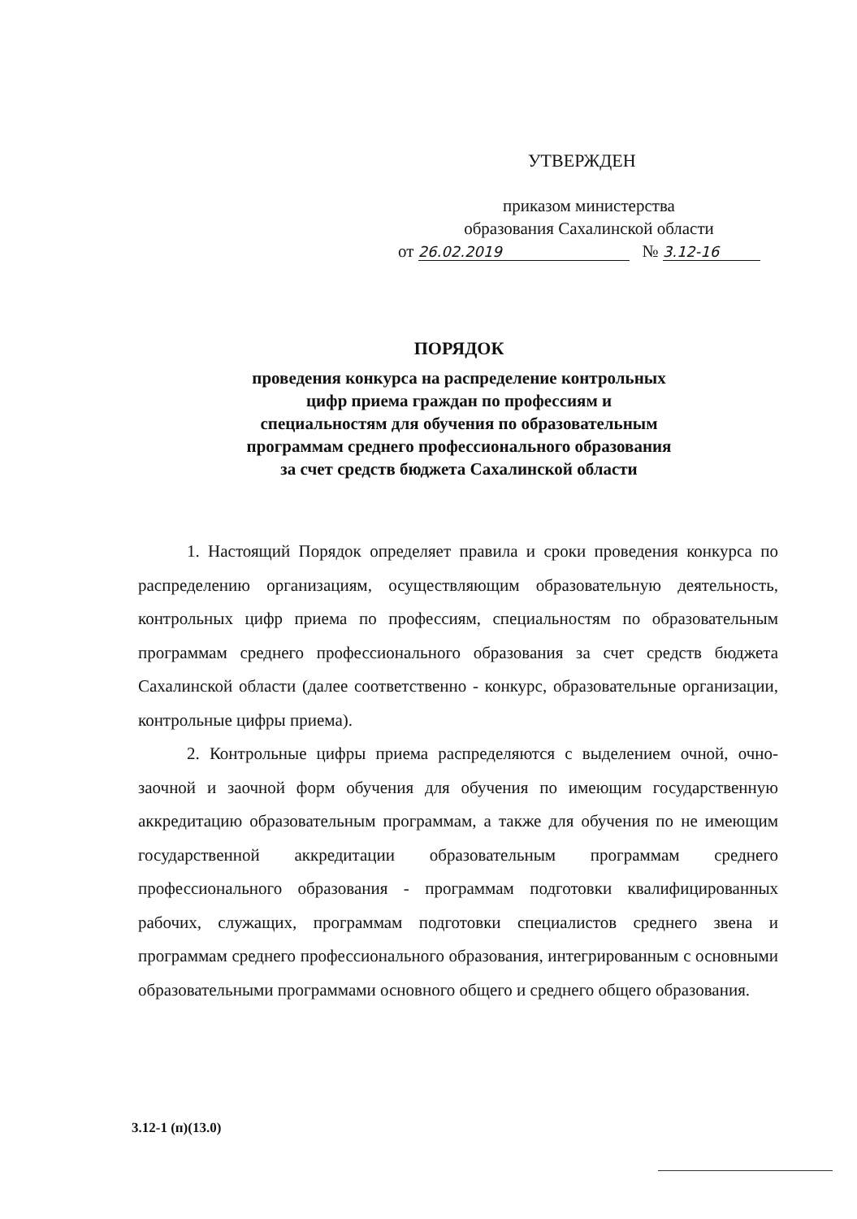УТВЕРЖДЕН
приказом министерства
образования Сахалинской области
от 26.02.2019 № 3.12-16
ПОРЯДОК
проведения конкурса на распределение контрольных
цифр приема граждан по профессиям и
специальностям для обучения по образовательным
программам среднего профессионального образования
за счет средств бюджета Сахалинской области
1. Настоящий Порядок определяет правила и сроки проведения конкурса по распределению организациям, осуществляющим образовательную деятельность, контрольных цифр приема по профессиям, специальностям по образовательным программам среднего профессионального образования за счет средств бюджета Сахалинской области (далее соответственно - конкурс, образовательные организации, контрольные цифры приема).
2. Контрольные цифры приема распределяются с выделением очной, очно-заочной и заочной форм обучения для обучения по имеющим государственную аккредитацию образовательным программам, а также для обучения по не имеющим государственной аккредитации образовательным программам среднего профессионального образования - программам подготовки квалифицированных рабочих, служащих, программам подготовки специалистов среднего звена и программам среднего профессионального образования, интегрированным с основными образовательными программами основного общего и среднего общего образования.
3.12-1 (п)(13.0)